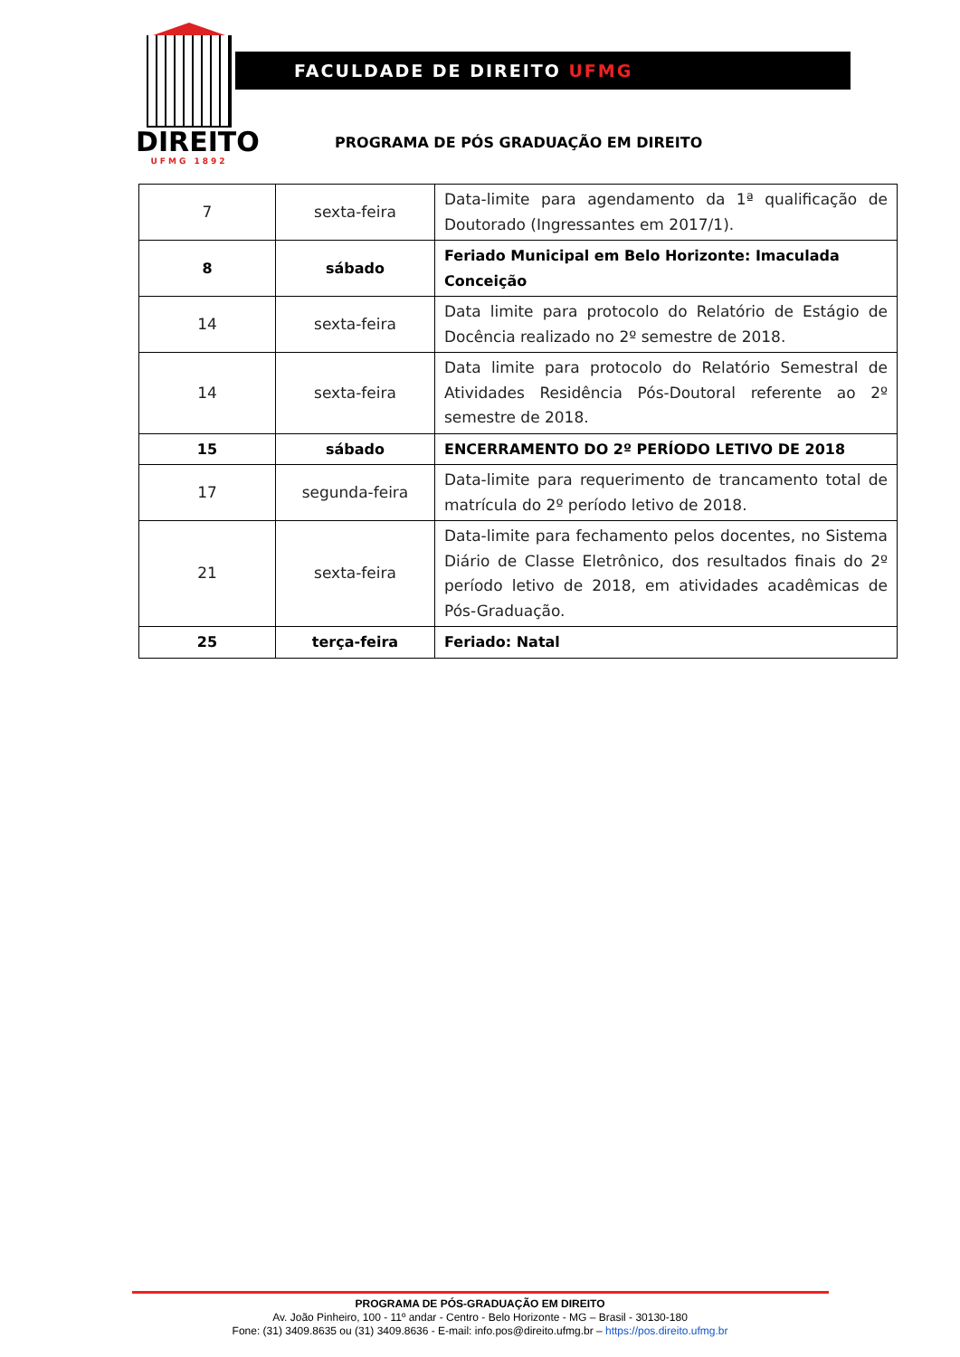DIREITO
UFMG 1892
FACULDADE DE DIREITO UFMG
PROGRAMA DE PÓS GRADUAÇÃO EM DIREITO
| 7 | sexta-feira | Data-limite para agendamento da 1ª qualificação de Doutorado (Ingressantes em 2017/1). |
| 8 | sábado | Feriado Municipal em Belo Horizonte: Imaculada Conceição |
| 14 | sexta-feira | Data limite para protocolo do Relatório de Estágio de Docência realizado no 2º semestre de 2018. |
| 14 | sexta-feira | Data limite para protocolo do Relatório Semestral de Atividades Residência Pós-Doutoral referente ao 2º semestre de 2018. |
| 15 | sábado | ENCERRAMENTO DO 2º PERÍODO LETIVO DE 2018 |
| 17 | segunda-feira | Data-limite para requerimento de trancamento total de matrícula do 2º período letivo de 2018. |
| 21 | sexta-feira | Data-limite para fechamento pelos docentes, no Sistema Diário de Classe Eletrônico, dos resultados finais do 2º período letivo de 2018, em atividades acadêmicas de Pós-Graduação. |
| 25 | terça-feira | Feriado: Natal |
PROGRAMA DE PÓS-GRADUAÇÃO EM DIREITO
Av. João Pinheiro, 100 - 11º andar - Centro - Belo Horizonte - MG – Brasil - 30130-180
Fone: (31) 3409.8635 ou (31) 3409.8636 - E-mail: info.pos@direito.ufmg.br – https://pos.direito.ufmg.br